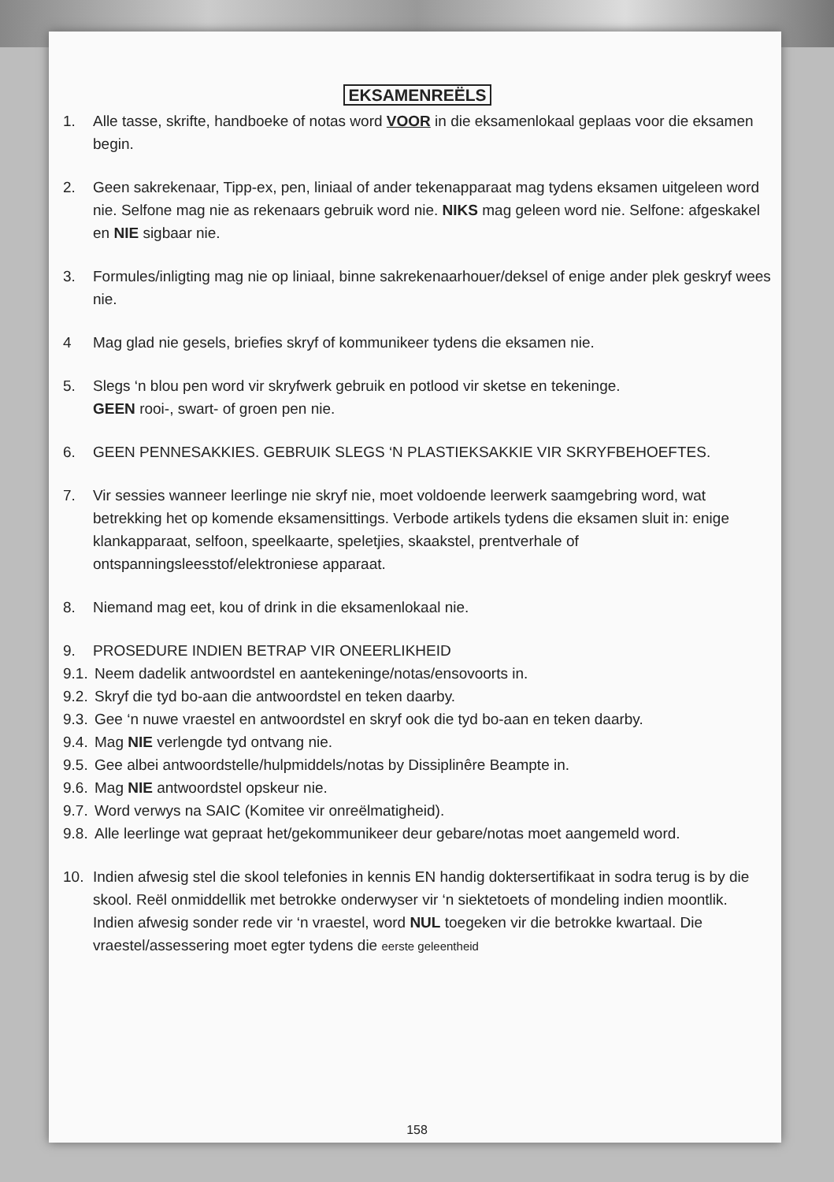EKSAMENREËLS
1. Alle tasse, skrifte, handboeke of notas word VOOR in die eksamenlokaal geplaas voor die eksamen begin.
2. Geen sakrekenaar, Tipp-ex, pen, liniaal of ander tekenapparaat mag tydens eksamen uitgeleen word nie. Selfone mag nie as rekenaars gebruik word nie. NIKS mag geleen word nie. Selfone: afgeskakel en NIE sigbaar nie.
3. Formules/inligting mag nie op liniaal, binne sakrekenaarhouer/deksel of enige ander plek geskryf wees nie.
4 Mag glad nie gesels, briefies skryf of kommunikeer tydens die eksamen nie.
5. Slegs ‘n blou pen word vir skryfwerk gebruik en potlood vir sketse en tekeninge.
GEEN rooi-, swart- of groen pen nie.
6. GEEN PENNESAKKIES. GEBRUIK SLEGS ‘N PLASTIEKSAKKIE VIR SKRYFBEHOEFTES.
7. Vir sessies wanneer leerlinge nie skryf nie, moet voldoende leerwerk saamgebring word, wat betrekking het op komende eksamensittings. Verbode artikels tydens die eksamen sluit in: enige klankapparaat, selfoon, speelkaarte, speletjies, skaakstel, prentverhale of ontspanningsleesstof/elektroniese apparaat.
8. Niemand mag eet, kou of drink in die eksamenlokaal nie.
9. PROSEDURE INDIEN BETRAP VIR ONEERLIKHEID
9.1.
Neem dadelik antwoordstel en aantekeninge/notas/ensovoorts in.
9.2.
Skryf die tyd bo-aan die antwoordstel en teken daarby.
9.3.
Gee ‘n nuwe vraestel en antwoordstel en skryf ook die tyd bo-aan en teken daarby.
9.4.
Mag NIE verlengde tyd ontvang nie.
9.5.
Gee albei antwoordstelle/hulpmiddels/notas by Dissiplinêre Beampte in.
9.6.
Mag NIE antwoordstel opskeur nie.
9.7.
Word verwys na SAIC (Komitee vir onreëlmatigheid).
9.8.
Alle leerlinge wat gepraat het/gekommunikeer deur gebare/notas moet aangemeld word.
10. Indien afwesig stel die skool telefonies in kennis EN handig doktersertifikaat in sodra terug is by die skool. Reël onmiddellik met betrokke onderwyser vir ‘n siektetoets of mondeling indien moontlik. Indien afwesig sonder rede vir ‘n vraestel, word NUL toegeken vir die betrokke kwartaal. Die vraestel/assessering moet egter tydens die eerste geleentheid
158